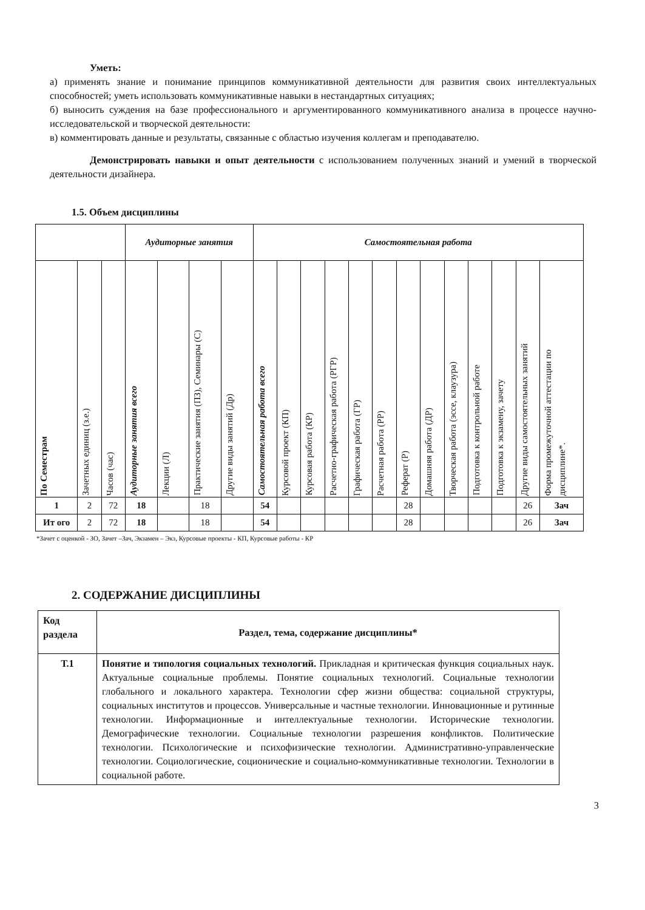Уметь:
а) применять знание и понимание принципов коммуникативной деятельности для развития своих интеллектуальных способностей; уметь использовать коммуникативные навыки в нестандартных ситуациях;
б) выносить суждения на базе профессионального и аргументированного коммуникативного анализа в процессе научно-исследовательской и творческой деятельности:
в) комментировать данные и результаты, связанные с областью изучения коллегам и преподавателю.
Демонстрировать навыки и опыт деятельности с использованием полученных знаний и умений в творческой деятельности дизайнера.
1.5. Объем дисциплины
| | | | Аудиторные занятия | | | | Самостоятельная работа | | | | | | | | | | | | |
| --- | --- | --- | --- | --- | --- | --- | --- | --- | --- | --- | --- | --- | --- | --- | --- | --- | --- | --- | --- |
| По Семестрам | Зачетных единиц (з.е.) | Часов (час) | Аудиторные занятия всего | Лекции (Л) | Практические занятия (ПЗ), Семинары (С) | Другие виды занятий (Др) | Самостоятельная работа всего | Курсовой проект (КП) | Курсовая работа (КР) | Расчетно-графическая работа (РГР) | Графическая работа (ГР) | Расчетная работа (РР) | Реферат (Р) | Домашняя работа (ДР) | Творческая работа (эссе, клаузура) | Подготовка к контрольной работе | Подготовка к экзамену, зачету | Другие виды самостоятельных занятий | Форма промежуточной аттестации по дисциплине*. |
| 1 | 2 | 72 | 18 | | 18 | | 54 | | | | | | 28 | | | | | 26 | Зач |
| Ит ого | 2 | 72 | 18 | | 18 | | 54 | | | | | | 28 | | | | | 26 | Зач |
*Зачет с оценкой - ЗО, Зачет –Зач, Экзамен – Экз, Курсовые проекты - КП, Курсовые работы - КР
2. СОДЕРЖАНИЕ ДИСЦИПЛИНЫ
| Код раздела | Раздел, тема, содержание дисциплины* |
| Т.1 | Понятие и типология социальных технологий. Прикладная и критическая функция социальных наук. Актуальные социальные проблемы. Понятие социальных технологий. Социальные технологии глобального и локального характера. Технологии сфер жизни общества: социальной структуры, социальных институтов и процессов. Универсальные и частные технологии. Инновационные и рутинные технологии. Информационные и интеллектуальные технологии. Исторические технологии. Демографические технологии. Социальные технологии разрешения конфликтов. Политические технологии. Психологические и психофизические технологии. Административно-управленческие технологии. Социологические, соционические и социально-коммуникативные технологии. Технологии в социальной работе. |
3